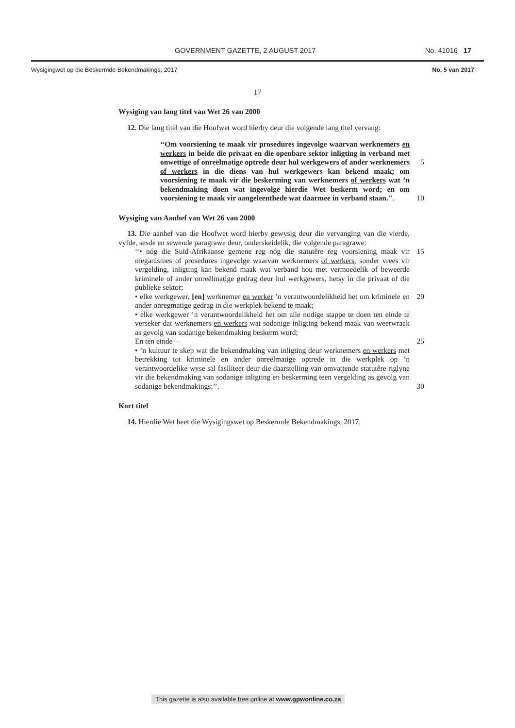GOVERNMENT GAZETTE, 2 AUGUST 2017 No. 41016 17
Wysigingwet op die Beskermde Bekendmakings, 2017 No. 5 van 2017
17
Wysiging van lang titel van Wet 26 van 2000
12. Die lang titel van die Hoofwet word hierby deur die volgende lang titel vervang:
‘‘Om voorsiening te maak vir prosedures ingevolge waarvan werknemers en werkers in beide die privaat en die openbare sektor inligting in verband met onwettige of onreëlmatige optrede deur hul 5 werkgewers of ander werknemers of werkers in die diens van hul werkgewers kan bekend maak; om voorsiening te maak vir die beskerming van werknemers of werkers wat ’n bekendmaking doen wat ingevolge hierdie Wet beskerm word; en om voorsiening te maak vir aangeleenthede wat daarmee in verband staan.’’. 10
Wysiging van Aanhef van Wet 26 van 2000
13. Die aanhef van die Hoofwet word hierby gewysig deur die vervanging van die vierde, vyfde, sesde en sewende paragrawe deur, onderskeidelik, die volgende paragrawe:
‘‘• nóg die Suid-Afrikaanse gemene reg nóg die statutêre reg voorsiening maak vir 15 meganismes of prosedures ingevolge waarvan werknemers of werkers, sonder vrees vir vergelding, inligting kan bekend maak wat verband hou met vermoedelik of beweerde kriminele of ander onreëlmatige gedrag deur hul werkgewers, hetsy in die privaat of die publieke sektor;
• elke werkgewer, [en] werknemer en werker ’n verantwoordelikheid het om 20 kriminele en ander onregmatige gedrag in die werkplek bekend te maak;
• elke werkgewer ’n verantwoordelikheid het om alle nodige stappe te doen ten einde te verseker dat werknemers en werkers wat sodanige inligting bekend maak van weerwraak as gevolg van sodanige bekendmaking beskerm word;
En ten einde— 25
• ’n kultuur te skep wat die bekendmaking van inligting deur werknemers en werkers met betrekking tot kriminele en ander onreëlmatige optrede in die werkplek op ’n verantwoordelike wyse sal fasiliteer deur die daarstelling van omvattende statutêre riglyne vir die bekendmaking van sodanige inligting en beskerming teen vergelding as gevolg van sodanige bekendmakings;’’. 30
Kort titel
14. Hierdie Wet heet die Wysigingswet op Beskermde Bekendmakings, 2017.
This gazette is also available free online at www.gpwonline.co.za